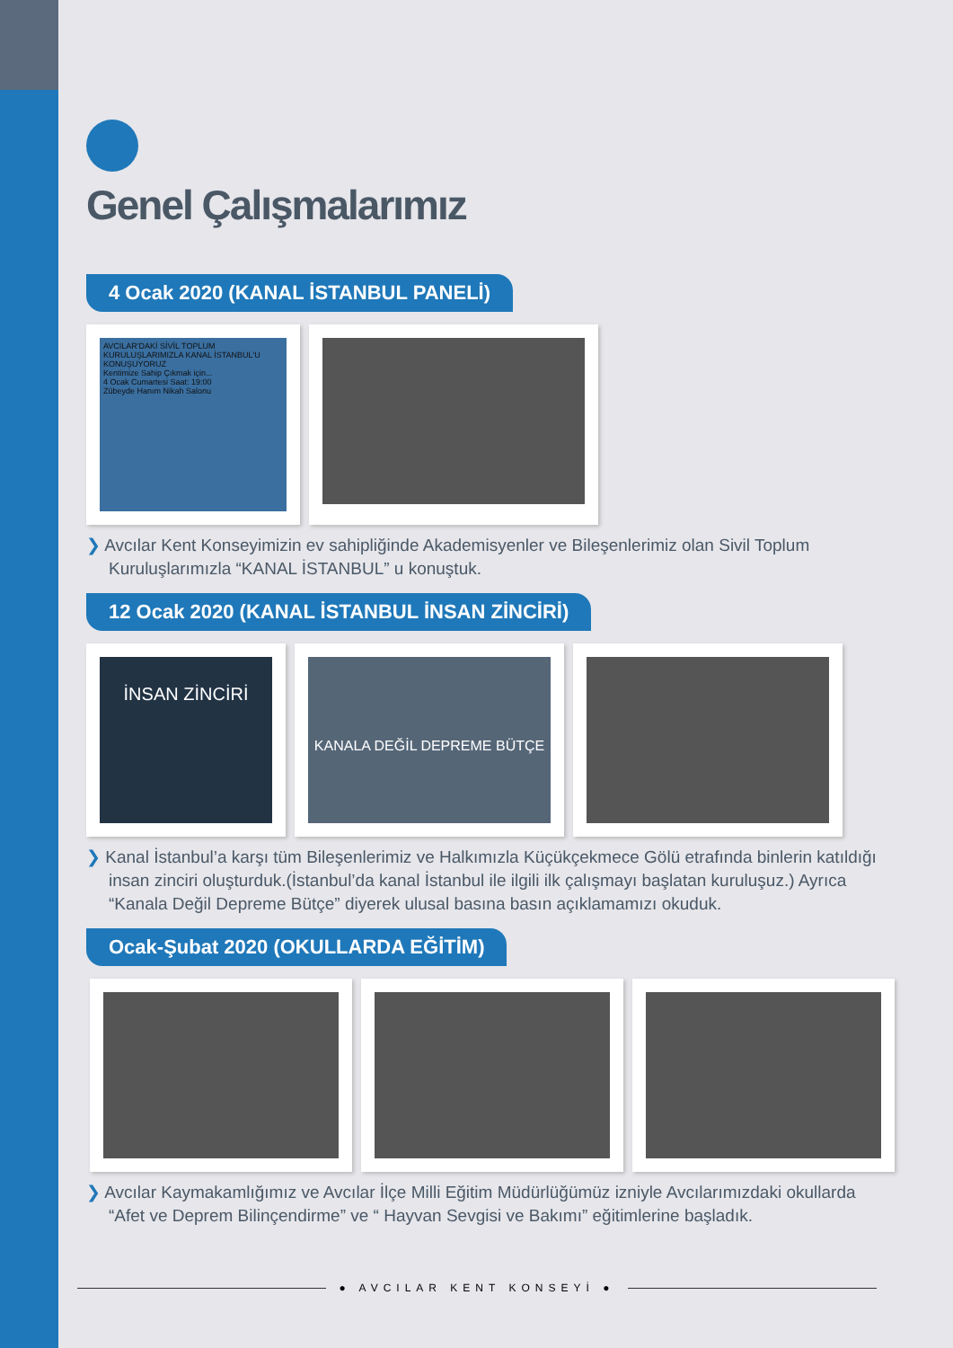Genel Çalışmalarımız
4 Ocak 2020 (KANAL İSTANBUL PANELİ)
AVCILAR'DAKİ SİVİL TOPLUM KURULUŞLARIMIZLA KANAL İSTANBUL'U KONUŞUYORUZ
Kentimize Sahip Çıkmak için...
4 Ocak Cumartesi Saat: 19:00
Zübeyde Hanım Nikah Salonu
❯ Avcılar Kent Konseyimizin ev sahipliğinde Akademisyenler ve Bileşenlerimiz olan Sivil Toplum Kuruluşlarımızla “KANAL İSTANBUL” u konuştuk.
12 Ocak 2020 (KANAL İSTANBUL İNSAN ZİNCİRİ)
İNSAN ZİNCİRİ
KANALA DEĞİL DEPREME BÜTÇE
❯ Kanal İstanbul’a karşı tüm Bileşenlerimiz ve Halkımızla Küçükçekmece Gölü etrafında binlerin katıldığı insan zinciri oluşturduk.(İstanbul’da kanal İstanbul ile ilgili ilk çalışmayı başlatan kuruluşuz.) Ayrıca “Kanala Değil Depreme Bütçe” diyerek ulusal basına basın açıklamamızı okuduk.
Ocak-Şubat 2020 (OKULLARDA EĞİTİM)
❯ Avcılar Kaymakamlığımız ve Avcılar İlçe Milli Eğitim Müdürlüğümüz izniyle Avcılarımızdaki okullarda “Afet ve Deprem Bilinçendirme” ve “ Hayvan Sevgisi ve Bakımı” eğitimlerine başladık.
● AVCILAR KENT KONSEYİ ●